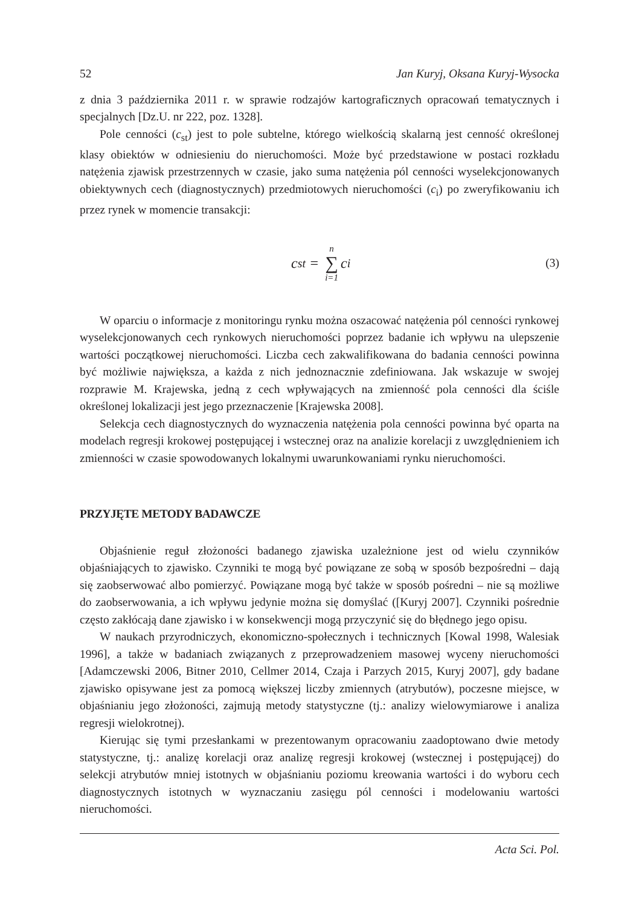52 Jan Kuryj, Oksana Kuryj-Wysocka
z dnia 3 października 2011 r. w sprawie rodzajów kartograficznych opracowań tematycznych i specjalnych [Dz.U. nr 222, poz. 1328].
Pole cenności (c<sub>st</sub>) jest to pole subtelne, którego wielkością skalarną jest cenność określonej klasy obiektów w odniesieniu do nieruchomości. Może być przedstawione w postaci rozkładu natężenia zjawisk przestrzennych w czasie, jako suma natężenia pól cenności wyselekcjonowanych obiektywnych cech (diagnostycznych) przedmiotowych nieruchomości (c<sub>i</sub>) po zweryfikowaniu ich przez rynek w momencie transakcji:
c<sub>st</sub> = n ∑ i=1 c<sub>i</sub>
(3)
W oparciu o informacje z monitoringu rynku można oszacować natężenia pól cenności rynkowej wyselekcjonowanych cech rynkowych nieruchomości poprzez badanie ich wpływu na ulepszenie wartości początkowej nieruchomości. Liczba cech zakwalifikowana do badania cenności powinna być możliwie największa, a każda z nich jednoznacznie zdefiniowana. Jak wskazuje w swojej rozprawie M. Krajewska, jedną z cech wpływających na zmienność pola cenności dla ściśle określonej lokalizacji jest jego przeznaczenie [Krajewska 2008].
Selekcja cech diagnostycznych do wyznaczenia natężenia pola cenności powinna być oparta na modelach regresji krokowej postępującej i wstecznej oraz na analizie korelacji z uwzględnieniem ich zmienności w czasie spowodowanych lokalnymi uwarunkowaniami rynku nieruchomości.
PRZYJĘTE METODY BADAWCZE
Objaśnienie reguł złożoności badanego zjawiska uzależnione jest od wielu czynników objaśniających to zjawisko. Czynniki te mogą być powiązane ze sobą w sposób bezpośredni – dają się zaobserwować albo pomierzyć. Powiązane mogą być także w sposób pośredni – nie są możliwe do zaobserwowania, a ich wpływu jedynie można się domyślać ([Kuryj 2007]. Czynniki pośrednie często zakłócają dane zjawisko i w konsekwencji mogą przyczynić się do błędnego jego opisu.
W naukach przyrodniczych, ekonomiczno-społecznych i technicznych [Kowal 1998, Walesiak 1996], a także w badaniach związanych z przeprowadzeniem masowej wyceny nieruchomości [Adamczewski 2006, Bitner 2010, Cellmer 2014, Czaja i Parzych 2015, Kuryj 2007], gdy badane zjawisko opisywane jest za pomocą większej liczby zmiennych (atrybutów), poczesne miejsce, w objaśnianiu jego złożoności, zajmują metody statystyczne (tj.: analizy wielowymiarowe i analiza regresji wielokrotnej).
Kierując się tymi przesłankami w prezentowanym opracowaniu zaadoptowano dwie metody statystyczne, tj.: analizę korelacji oraz analizę regresji krokowej (wstecznej i postępującej) do selekcji atrybutów mniej istotnych w objaśnianiu poziomu kreowania wartości i do wyboru cech diagnostycznych istotnych w wyznaczaniu zasięgu pól cenności i modelowaniu wartości nieruchomości.
Acta Sci. Pol.